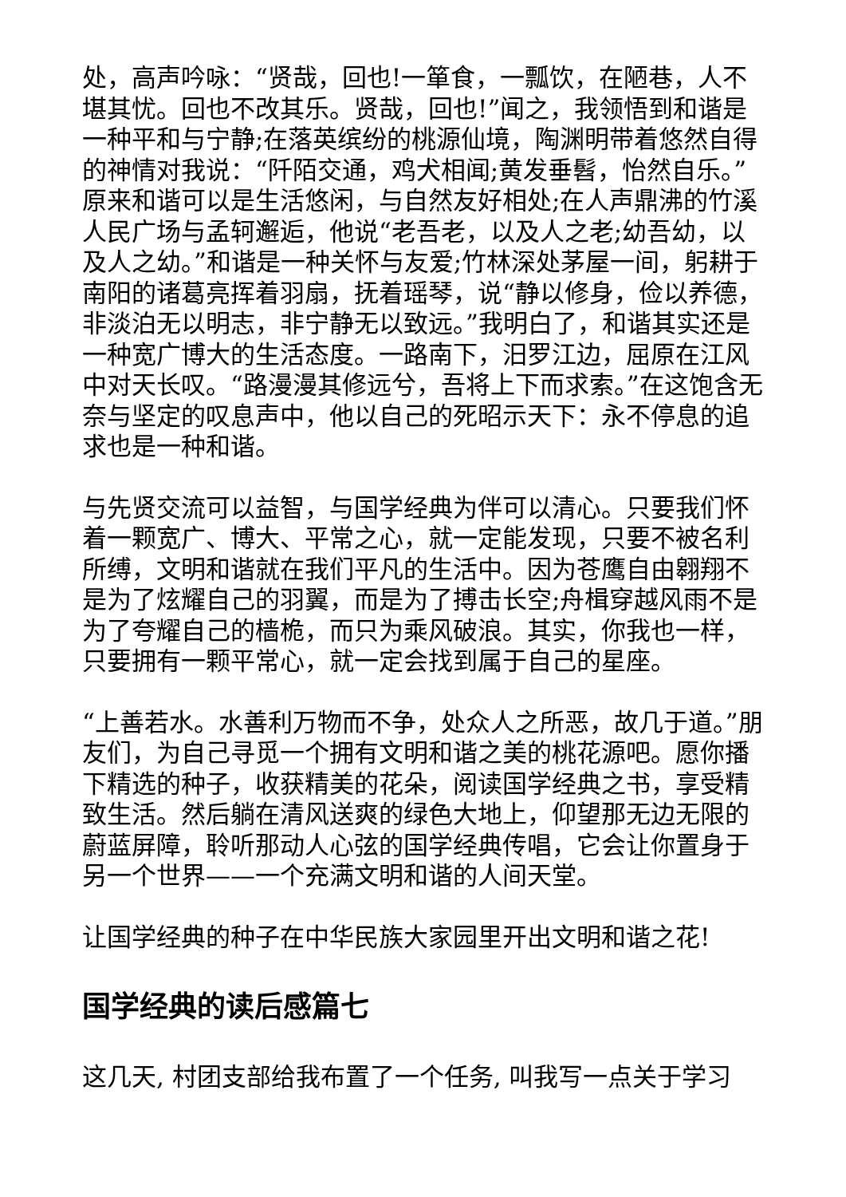处，高声吟咏：“贤哉，回也!一箪食，一瓢饮，在陋巷，人不堪其忧。回也不改其乐。贤哉，回也!”闻之，我领悟到和谐是一种平和与宁静;在落英缤纷的桃源仙境，陶渊明带着悠然自得的神情对我说：“阡陌交通，鸡犬相闻;黄发垂髫，怡然自乐。”原来和谐可以是生活悠闲，与自然友好相处;在人声鼎沸的竹溪人民广场与孟轲邂逅，他说“老吾老，以及人之老;幼吾幼，以及人之幼。”和谐是一种关怀与友爱;竹林深处茅屋一间，躬耕于南阳的诸葛亮挥着羽扇，抚着瑶琴，说“静以修身，俭以养德，非淡泊无以明志，非宁静无以致远。”我明白了，和谐其实还是一种宽广博大的生活态度。一路南下，汨罗江边，屈原在江风中对天长叹。“路漫漫其修远兮，吾将上下而求索。”在这饱含无奈与坚定的叹息声中，他以自己的死昭示天下：永不停息的追求也是一种和谐。
与先贤交流可以益智，与国学经典为伴可以清心。只要我们怀着一颗宽广、博大、平常之心，就一定能发现，只要不被名利所缚，文明和谐就在我们平凡的生活中。因为苍鹰自由翱翔不是为了炫耀自己的羽翼，而是为了搏击长空;舟楫穿越风雨不是为了夸耀自己的樯桅，而只为乘风破浪。其实，你我也一样，只要拥有一颗平常心，就一定会找到属于自己的星座。
“上善若水。水善利万物而不争，处众人之所恶，故几于道。”朋友们，为自己寻觅一个拥有文明和谐之美的桃花源吧。愿你播下精选的种子，收获精美的花朵，阅读国学经典之书，享受精致生活。然后躺在清风送爽的绿色大地上，仰望那无边无限的蔚蓝屏障，聆听那动人心弦的国学经典传唱，它会让你置身于另一个世界——一个充满文明和谐的人间天堂。
让国学经典的种子在中华民族大家园里开出文明和谐之花!
国学经典的读后感篇七
这几天, 村团支部给我布置了一个任务, 叫我写一点关于学习